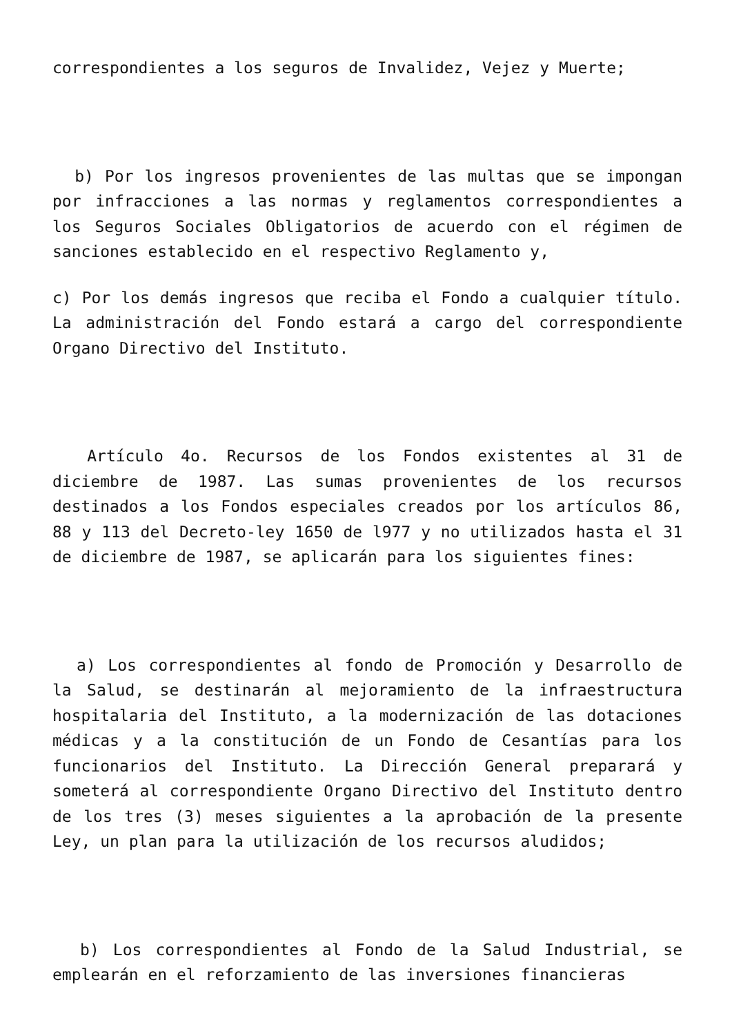correspondientes a los seguros de Invalidez, Vejez y Muerte;
b) Por los ingresos provenientes de las multas que se impongan por infracciones a las normas y reglamentos correspondientes a los Seguros Sociales Obligatorios de acuerdo con el régimen de sanciones establecido en el respectivo Reglamento y,
c) Por los demás ingresos que reciba el Fondo a cualquier título. La administración del Fondo estará a cargo del correspondiente Organo Directivo del Instituto.
Artículo 4o. Recursos de los Fondos existentes al 31 de diciembre de 1987. Las sumas provenientes de los recursos destinados a los Fondos especiales creados por los artículos 86, 88 y 113 del Decreto-ley 1650 de l977 y no utilizados hasta el 31 de diciembre de 1987, se aplicarán para los siguientes fines:
a) Los correspondientes al fondo de Promoción y Desarrollo de la Salud, se destinarán al mejoramiento de la infraestructura hospitalaria del Instituto, a la modernización de las dotaciones médicas y a la constitución de un Fondo de Cesantías para los funcionarios del Instituto. La Dirección General preparará y someterá al correspondiente Organo Directivo del Instituto dentro de los tres (3) meses siguientes a la aprobación de la presente Ley, un plan para la utilización de los recursos aludidos;
b) Los correspondientes al Fondo de la Salud Industrial, se emplearán en el reforzamiento de las inversiones financieras